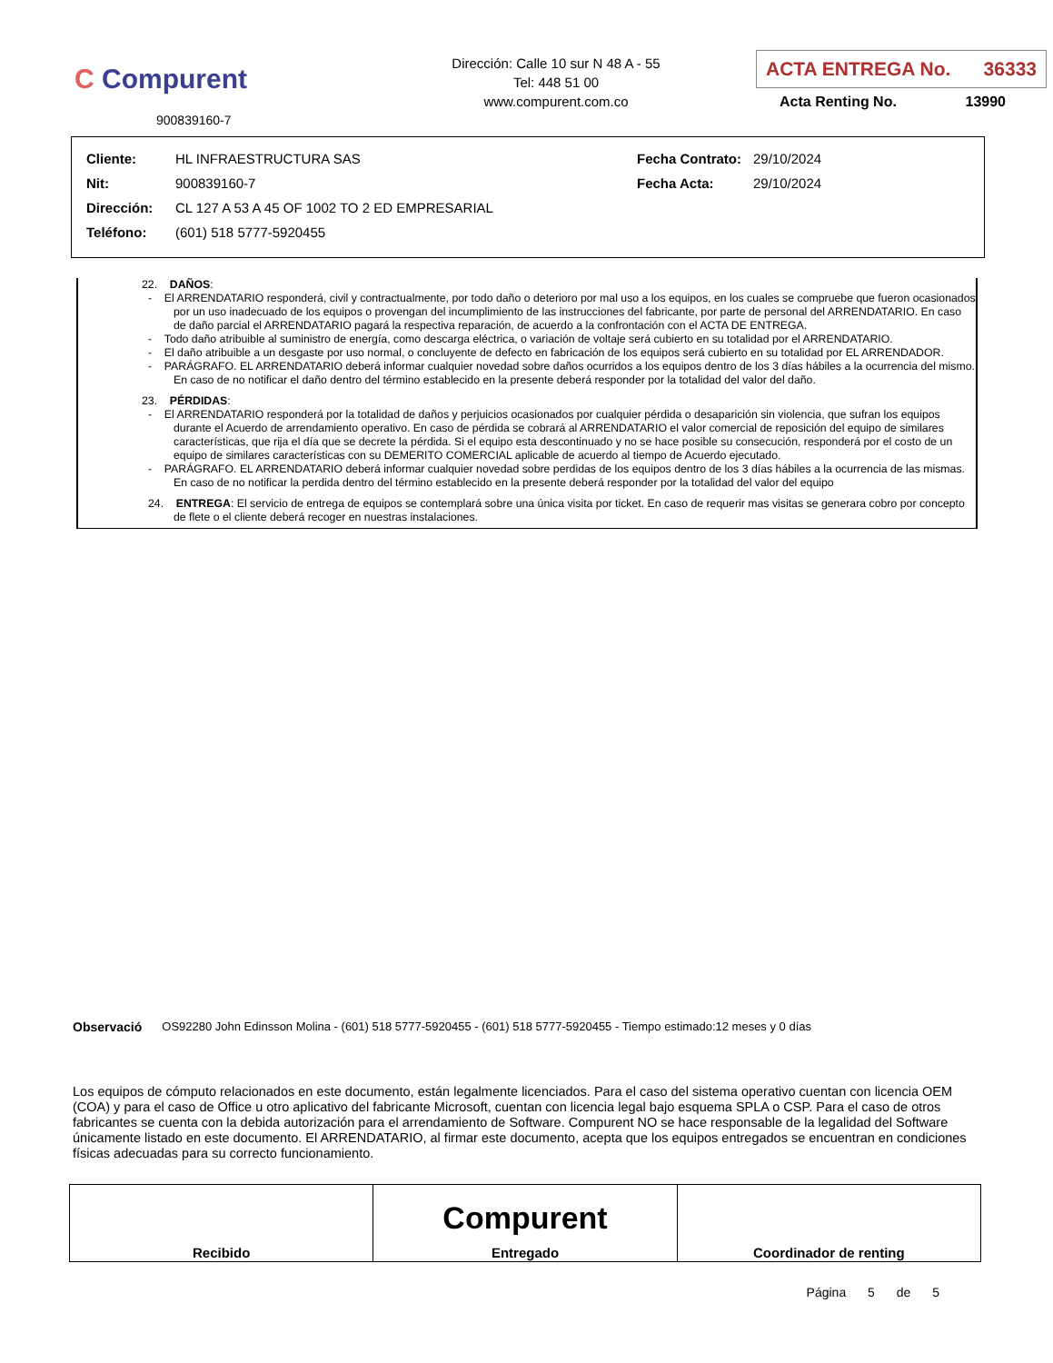C Compurent
900839160-7
Dirección: Calle 10 sur N 48 A - 55
Tel: 448 51 00
www.compurent.com.co
ACTA ENTREGA No. 36333
Acta Renting No. 13990
| Cliente: | HL INFRAESTRUCTURA SAS | Fecha Contrato: | 29/10/2024 |
| Nit: | 900839160-7 | Fecha Acta: | 29/10/2024 |
| Dirección: | CL 127 A 53 A 45 OF 1002 TO 2 ED EMPRESARIAL | | |
| Teléfono: | (601) 518 5777-5920455 | | |
22. DAÑOS:
- El ARRENDATARIO responderá, civil y contractualmente, por todo daño o deterioro por mal uso a los equipos, en los cuales se compruebe que fueron ocasionados por un uso inadecuado de los equipos o provengan del incumplimiento de las instrucciones del fabricante, por parte de personal del ARRENDATARIO. En caso de daño parcial el ARRENDATARIO pagará la respectiva reparación, de acuerdo a la confrontación con el ACTA DE ENTREGA.
- Todo daño atribuible al suministro de energía, como descarga eléctrica, o variación de voltaje será cubierto en su totalidad por el ARRENDATARIO.
- El daño atribuible a un desgaste por uso normal, o concluyente de defecto en fabricación de los equipos será cubierto en su totalidad por EL ARRENDADOR.
- PARÁGRAFO. EL ARRENDATARIO deberá informar cualquier novedad sobre daños ocurridos a los equipos dentro de los 3 días hábiles a la ocurrencia del mismo. En caso de no notificar el daño dentro del término establecido en la presente deberá responder por la totalidad del valor del daño.
23. PÉRDIDAS:
- El ARRENDATARIO responderá por la totalidad de daños y perjuicios ocasionados por cualquier pérdida o desaparición sin violencia, que sufran los equipos durante el Acuerdo de arrendamiento operativo. En caso de pérdida se cobrará al ARRENDATARIO el valor comercial de reposición del equipo de similares características, que rija el día que se decrete la pérdida. Si el equipo esta descontinuado y no se hace posible su consecución, responderá por el costo de un equipo de similares características con su DEMERITO COMERCIAL aplicable de acuerdo al tiempo de Acuerdo ejecutado.
- PARÁGRAFO. EL ARRENDATARIO deberá informar cualquier novedad sobre perdidas de los equipos dentro de los 3 días hábiles a la ocurrencia de las mismas. En caso de no notificar la perdida dentro del término establecido en la presente deberá responder por la totalidad del valor del equipo
24. ENTREGA: El servicio de entrega de equipos se contemplará sobre una única visita por ticket. En caso de requerir mas visitas se generara cobro por concepto de flete o el cliente deberá recoger en nuestras instalaciones.
Observació OS92280 John Edinsson Molina - (601) 518 5777-5920455 - (601) 518 5777-5920455 - Tiempo estimado:12 meses y 0 días
Los equipos de cómputo relacionados en este documento, están legalmente licenciados. Para el caso del sistema operativo cuentan con licencia OEM (COA) y para el caso de Office u otro aplicativo del fabricante Microsoft, cuentan con licencia legal bajo esquema SPLA o CSP. Para el caso de otros fabricantes se cuenta con la debida autorización para el arrendamiento de Software. Compurent NO se hace responsable de la legalidad del Software únicamente listado en este documento. El ARRENDATARIO, al firmar este documento, acepta que los equipos entregados se encuentran en condiciones físicas adecuadas para su correcto funcionamiento.
| Recibido | Compurent Entregado | Coordinador de renting |
Página 5 de 5